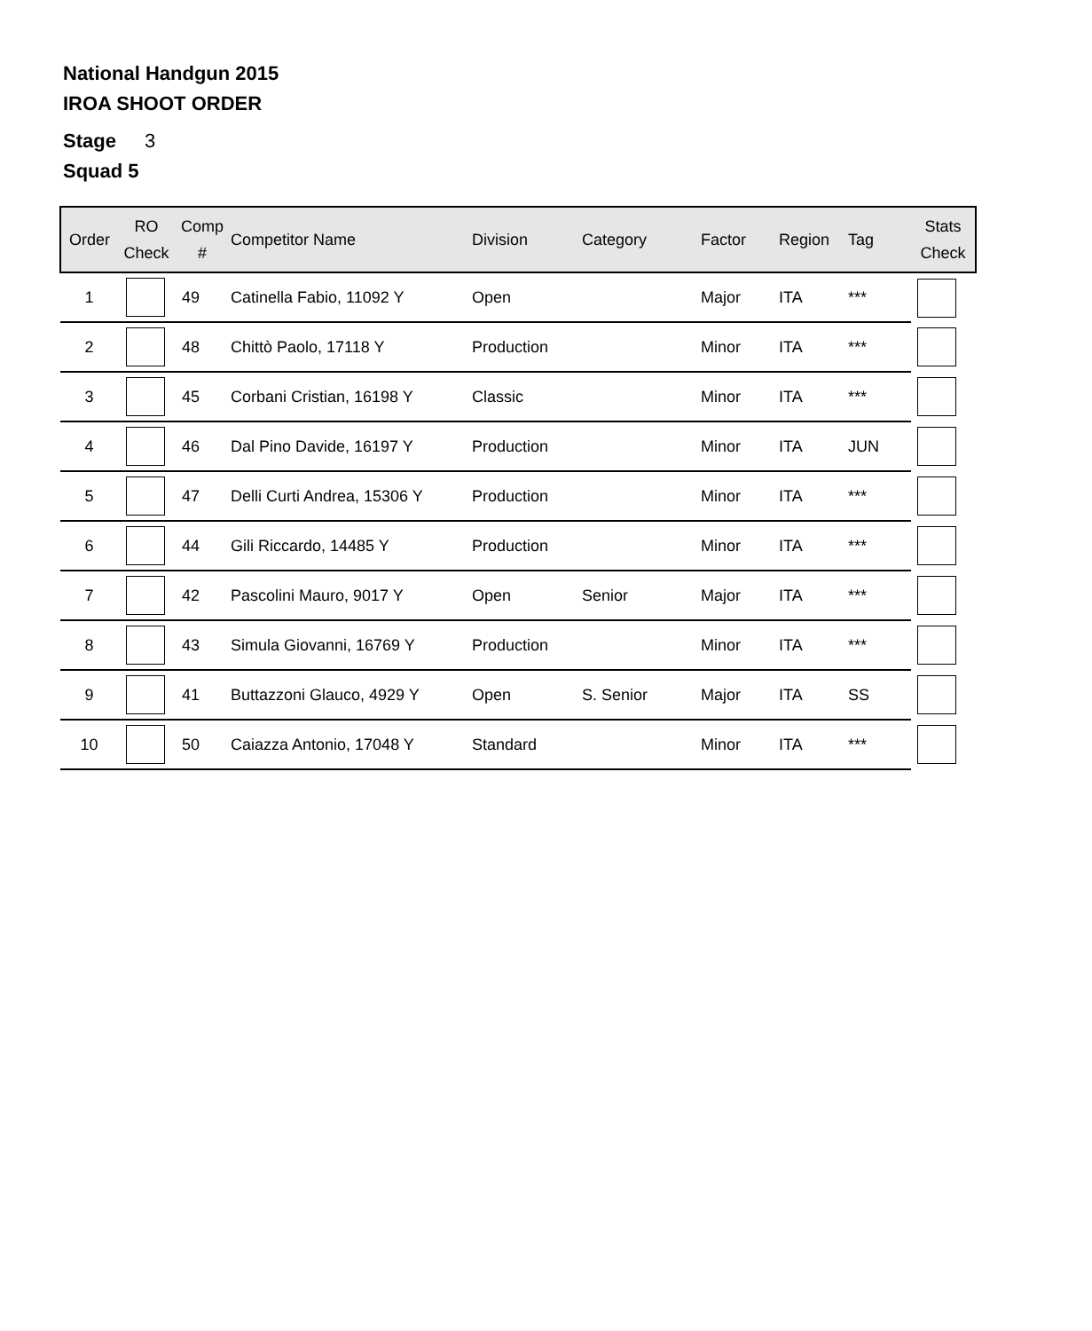National Handgun 2015
IROA SHOOT ORDER
Stage 3
Squad 5
| Order | RO Check | Comp # | Competitor Name | Division | Category | Factor | Region | Tag | Stats Check |
| --- | --- | --- | --- | --- | --- | --- | --- | --- | --- |
| 1 | | 49 | Catinella Fabio, 11092 Y | Open | | Major | ITA | *** | |
| 2 | | 48 | Chittò Paolo, 17118 Y | Production | | Minor | ITA | *** | |
| 3 | | 45 | Corbani Cristian, 16198 Y | Classic | | Minor | ITA | *** | |
| 4 | | 46 | Dal Pino Davide, 16197 Y | Production | | Minor | ITA | JUN | |
| 5 | | 47 | Delli Curti Andrea, 15306 Y | Production | | Minor | ITA | *** | |
| 6 | | 44 | Gili Riccardo, 14485 Y | Production | | Minor | ITA | *** | |
| 7 | | 42 | Pascolini Mauro, 9017 Y | Open | Senior | Major | ITA | *** | |
| 8 | | 43 | Simula Giovanni, 16769 Y | Production | | Minor | ITA | *** | |
| 9 | | 41 | Buttazzoni Glauco, 4929 Y | Open | S. Senior | Major | ITA | SS | |
| 10 | | 50 | Caiazza Antonio, 17048 Y | Standard | | Minor | ITA | *** | |